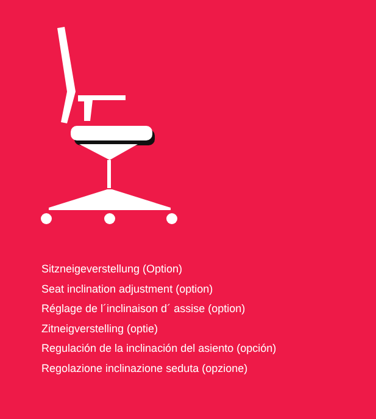Sitzneigeverstellung (Option)
Seat inclination adjustment (option)
Réglage de l´inclinaison d´ assise (option)
Zitneigverstelling (optie)
Regulación de la inclinación del asiento (opción)
Regolazione inclinazione seduta (opzione)